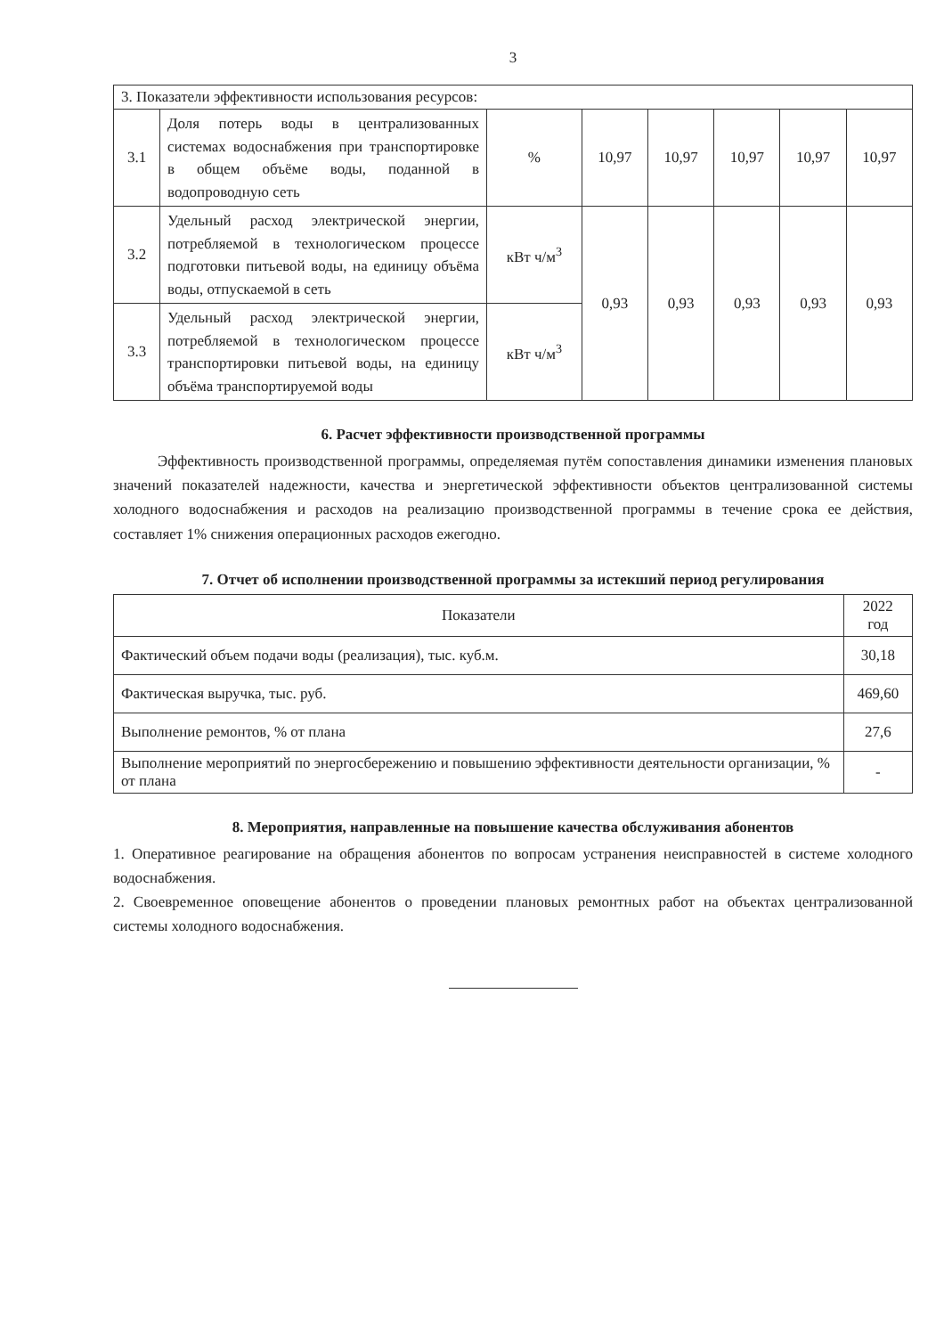3
| 3. Показатели эффективности использования ресурсов: | | | | | | | |
| 3.1 | Доля потерь воды в централизованных системах водоснабжения при транспортировке в общем объёме воды, поданной в водопроводную сеть | % | 10,97 | 10,97 | 10,97 | 10,97 | 10,97 |
| 3.2 | Удельный расход электрической энергии, потребляемой в технологическом процессе подготовки питьевой воды, на единицу объёма воды, отпускаемой в сеть | кВт ч/м<sup>3</sup> | 0,93 | 0,93 | 0,93 | 0,93 | 0,93 |
| 3.3 | Удельный расход электрической энергии, потребляемой в технологическом процессе транспортировки питьевой воды, на единицу объёма транспортируемой воды | кВт ч/м<sup>3</sup> | | | | | |
6. Расчет эффективности производственной программы
Эффективность производственной программы, определяемая путём сопоставления динамики изменения плановых значений показателей надежности, качества и энергетической эффективности объектов централизованной системы холодного водоснабжения и расходов на реализацию производственной программы в течение срока ее действия, составляет 1% снижения операционных расходов ежегодно.
7. Отчет об исполнении производственной программы за истекший период регулирования
| Показатели | 2022 год |
| --- | --- |
| Фактический объем подачи воды (реализация), тыс. куб.м. | 30,18 |
| Фактическая выручка, тыс. руб. | 469,60 |
| Выполнение ремонтов, % от плана | 27,6 |
| Выполнение мероприятий по энергосбережению и повышению эффективности деятельности организации, % от плана | - |
8. Мероприятия, направленные на повышение качества обслуживания абонентов
1. Оперативное реагирование на обращения абонентов по вопросам устранения неисправностей в системе холодного водоснабжения.
2. Своевременное оповещение абонентов о проведении плановых ремонтных работ на объектах централизованной системы холодного водоснабжения.